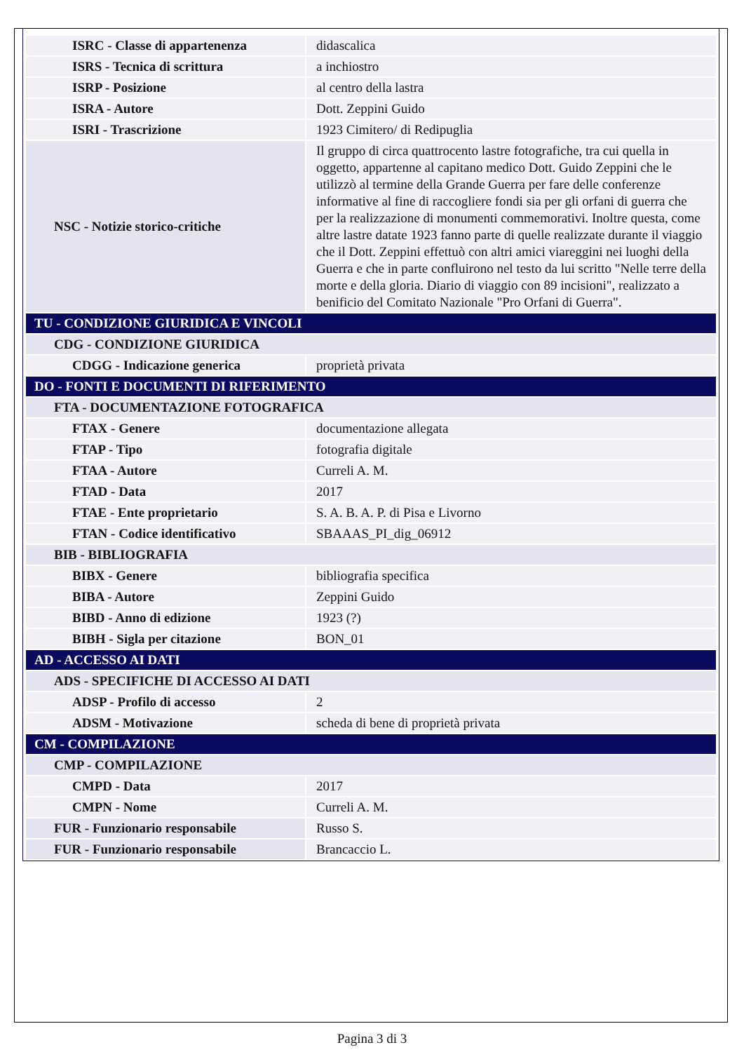| ISRC - Classe di appartenenza | didascalica |
| ISRS - Tecnica di scrittura | a inchiostro |
| ISRP - Posizione | al centro della lastra |
| ISRA - Autore | Dott. Zeppini Guido |
| ISRI - Trascrizione | 1923 Cimitero/ di Redipuglia |
| NSC - Notizie storico-critiche | Il gruppo di circa quattrocento lastre fotografiche, tra cui quella in oggetto, appartenne al capitano medico Dott. Guido Zeppini che le utilizzò al termine della Grande Guerra per fare delle conferenze informative al fine di raccogliere fondi sia per gli orfani di guerra che per la realizzazione di monumenti commemorativi. Inoltre questa, come altre lastre datate 1923 fanno parte di quelle realizzate durante il viaggio che il Dott. Zeppini effettuò con altri amici viareggini nei luoghi della Guerra e che in parte confluirono nel testo da lui scritto "Nelle terre della morte e della gloria. Diario di viaggio con 89 incisioni", realizzato a benificio del Comitato Nazionale "Pro Orfani di Guerra". |
| TU - CONDIZIONE GIURIDICA E VINCOLI | |
| CDG - CONDIZIONE GIURIDICA | |
| CDGG - Indicazione generica | proprietà privata |
| DO - FONTI E DOCUMENTI DI RIFERIMENTO | |
| FTA - DOCUMENTAZIONE FOTOGRAFICA | |
| FTAX - Genere | documentazione allegata |
| FTAP - Tipo | fotografia digitale |
| FTAA - Autore | Curreli A. M. |
| FTAD - Data | 2017 |
| FTAE - Ente proprietario | S. A. B. A. P. di Pisa e Livorno |
| FTAN - Codice identificativo | SBAAAS_PI_dig_06912 |
| BIB - BIBLIOGRAFIA | |
| BIBX - Genere | bibliografia specifica |
| BIBA - Autore | Zeppini Guido |
| BIBD - Anno di edizione | 1923 (?) |
| BIBH - Sigla per citazione | BON_01 |
| AD - ACCESSO AI DATI | |
| ADS - SPECIFICHE DI ACCESSO AI DATI | |
| ADSP - Profilo di accesso | 2 |
| ADSM - Motivazione | scheda di bene di proprietà privata |
| CM - COMPILAZIONE | |
| CMP - COMPILAZIONE | |
| CMPD - Data | 2017 |
| CMPN - Nome | Curreli A. M. |
| FUR - Funzionario responsabile | Russo S. |
| FUR - Funzionario responsabile | Brancaccio L. |
Pagina 3 di 3